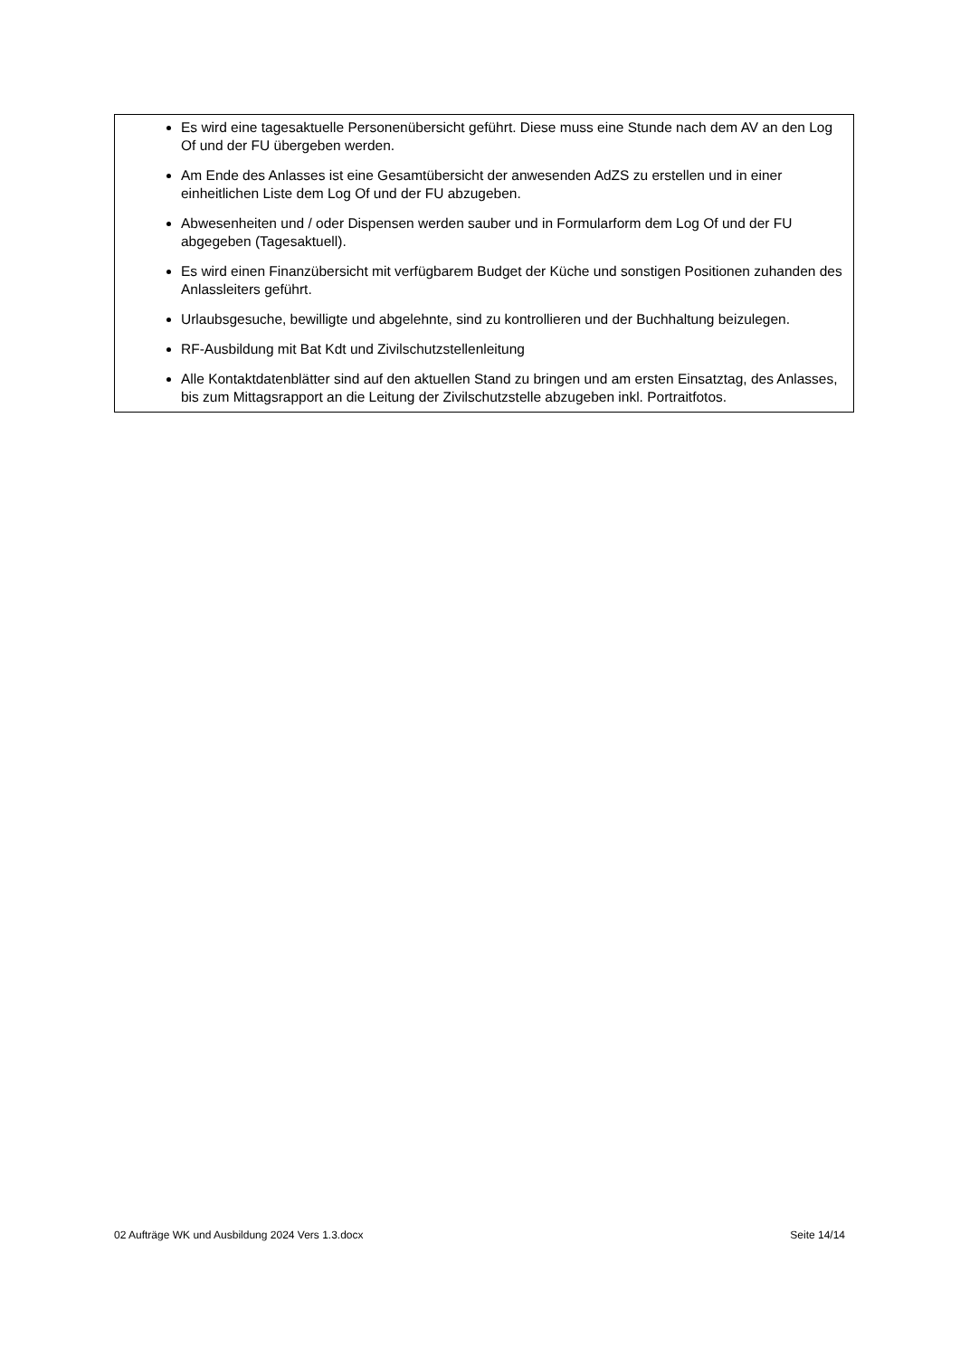Es wird eine tagesaktuelle Personenübersicht geführt. Diese muss eine Stunde nach dem AV an den Log Of und der FU übergeben werden.
Am Ende des Anlasses ist eine Gesamtübersicht der anwesenden AdZS zu erstellen und in einer einheitlichen Liste dem Log Of und der FU abzugeben.
Abwesenheiten und / oder Dispensen werden sauber und in Formularform dem Log Of und der FU abgegeben (Tagesaktuell).
Es wird einen Finanzübersicht mit verfügbarem Budget der Küche und sonstigen Positionen zuhanden des Anlassleiters geführt.
Urlaubsgesuche, bewilligte und abgelehnte, sind zu kontrollieren und der Buchhaltung beizulegen.
RF-Ausbildung mit Bat Kdt und Zivilschutzstellenleitung
Alle Kontaktdatenblätter sind auf den aktuellen Stand zu bringen und am ersten Einsatztag, des Anlasses, bis zum Mittagsrapport an die Leitung der Zivilschutzstelle abzugeben inkl. Portraitfotos.
02 Aufträge WK und Ausbildung 2024 Vers 1.3.docx Seite 14/14